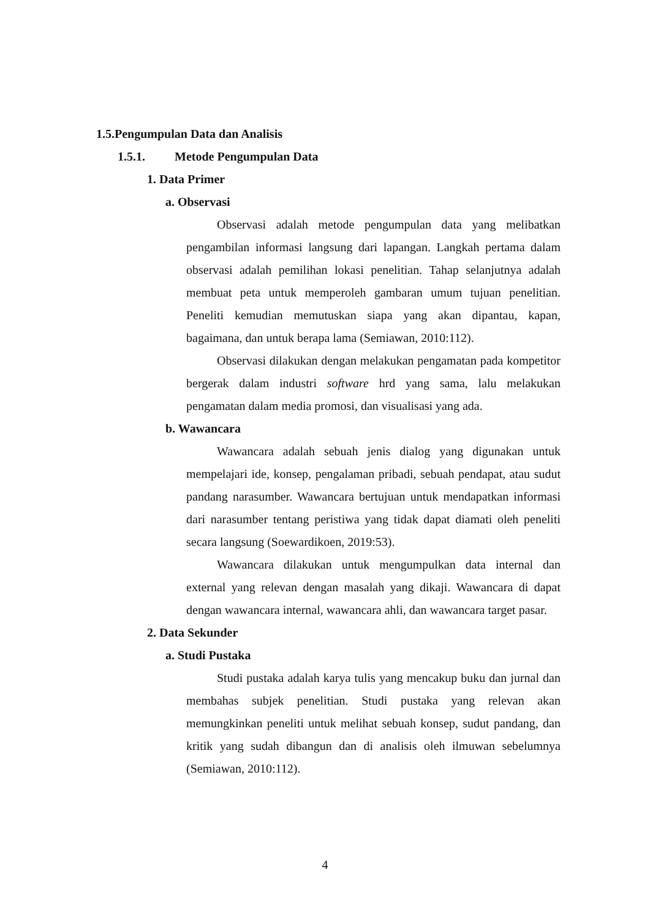1.5.Pengumpulan Data dan Analisis
1.5.1. Metode Pengumpulan Data
1. Data Primer
a. Observasi
Observasi adalah metode pengumpulan data yang melibatkan pengambilan informasi langsung dari lapangan. Langkah pertama dalam observasi adalah pemilihan lokasi penelitian. Tahap selanjutnya adalah membuat peta untuk memperoleh gambaran umum tujuan penelitian. Peneliti kemudian memutuskan siapa yang akan dipantau, kapan, bagaimana, dan untuk berapa lama (Semiawan, 2010:112).
Observasi dilakukan dengan melakukan pengamatan pada kompetitor bergerak dalam industri software hrd yang sama, lalu melakukan pengamatan dalam media promosi, dan visualisasi yang ada.
b. Wawancara
Wawancara adalah sebuah jenis dialog yang digunakan untuk mempelajari ide, konsep, pengalaman pribadi, sebuah pendapat, atau sudut pandang narasumber. Wawancara bertujuan untuk mendapatkan informasi dari narasumber tentang peristiwa yang tidak dapat diamati oleh peneliti secara langsung (Soewardikoen, 2019:53).
Wawancara dilakukan untuk mengumpulkan data internal dan external yang relevan dengan masalah yang dikaji. Wawancara di dapat dengan wawancara internal, wawancara ahli, dan wawancara target pasar.
2. Data Sekunder
a. Studi Pustaka
Studi pustaka adalah karya tulis yang mencakup buku dan jurnal dan membahas subjek penelitian. Studi pustaka yang relevan akan memungkinkan peneliti untuk melihat sebuah konsep, sudut pandang, dan kritik yang sudah dibangun dan di analisis oleh ilmuwan sebelumnya (Semiawan, 2010:112).
4